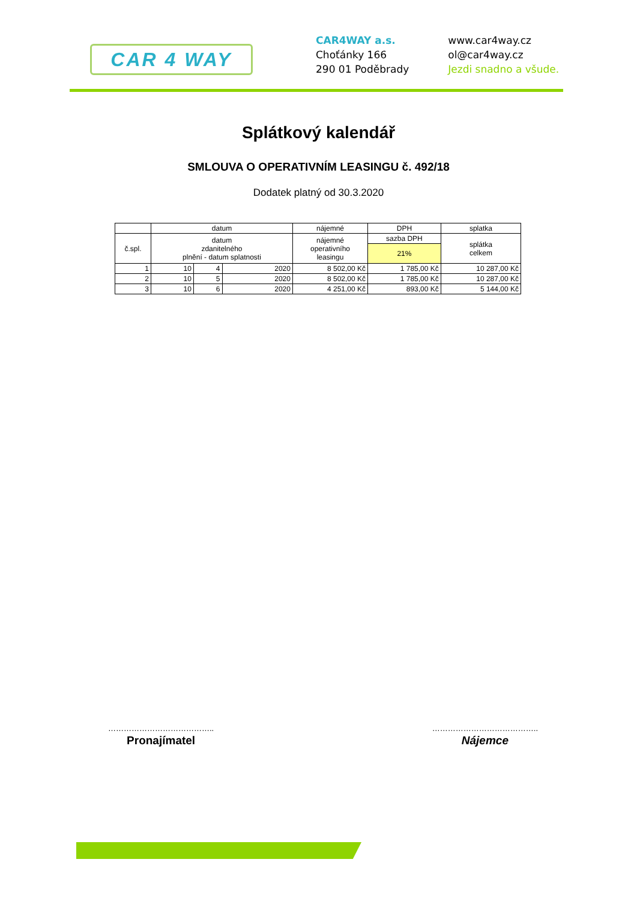CAR 4 WAY
CAR4WAY a.s.
Choťánky 166
290 01 Poděbrady
www.car4way.cz
ol@car4way.cz
Jezdi snadno a všude.
Splátkový kalendář
SMLOUVA O OPERATIVNÍM LEASINGU č. 492/18
Dodatek platný od 30.3.2020
| | datum | | | nájemné | DPH | splatka |
| --- | --- | --- | --- | --- | --- | --- |
| č.spl. | datum zdanitelného plnění - datum splatnosti | | | nájemné operativního leasingu | sazba DPH | splátka celkem |
| | | | | | 21% | |
| 1 | 10 | 4 | 2020 | 8 502,00 Kč | 1 785,00 Kč | 10 287,00 Kč |
| 2 | 10 | 5 | 2020 | 8 502,00 Kč | 1 785,00 Kč | 10 287,00 Kč |
| 3 | 10 | 6 | 2020 | 4 251,00 Kč | 893,00 Kč | 5 144,00 Kč |
…………………………………..
Pronajímatel
…………………………………..
Nájemce